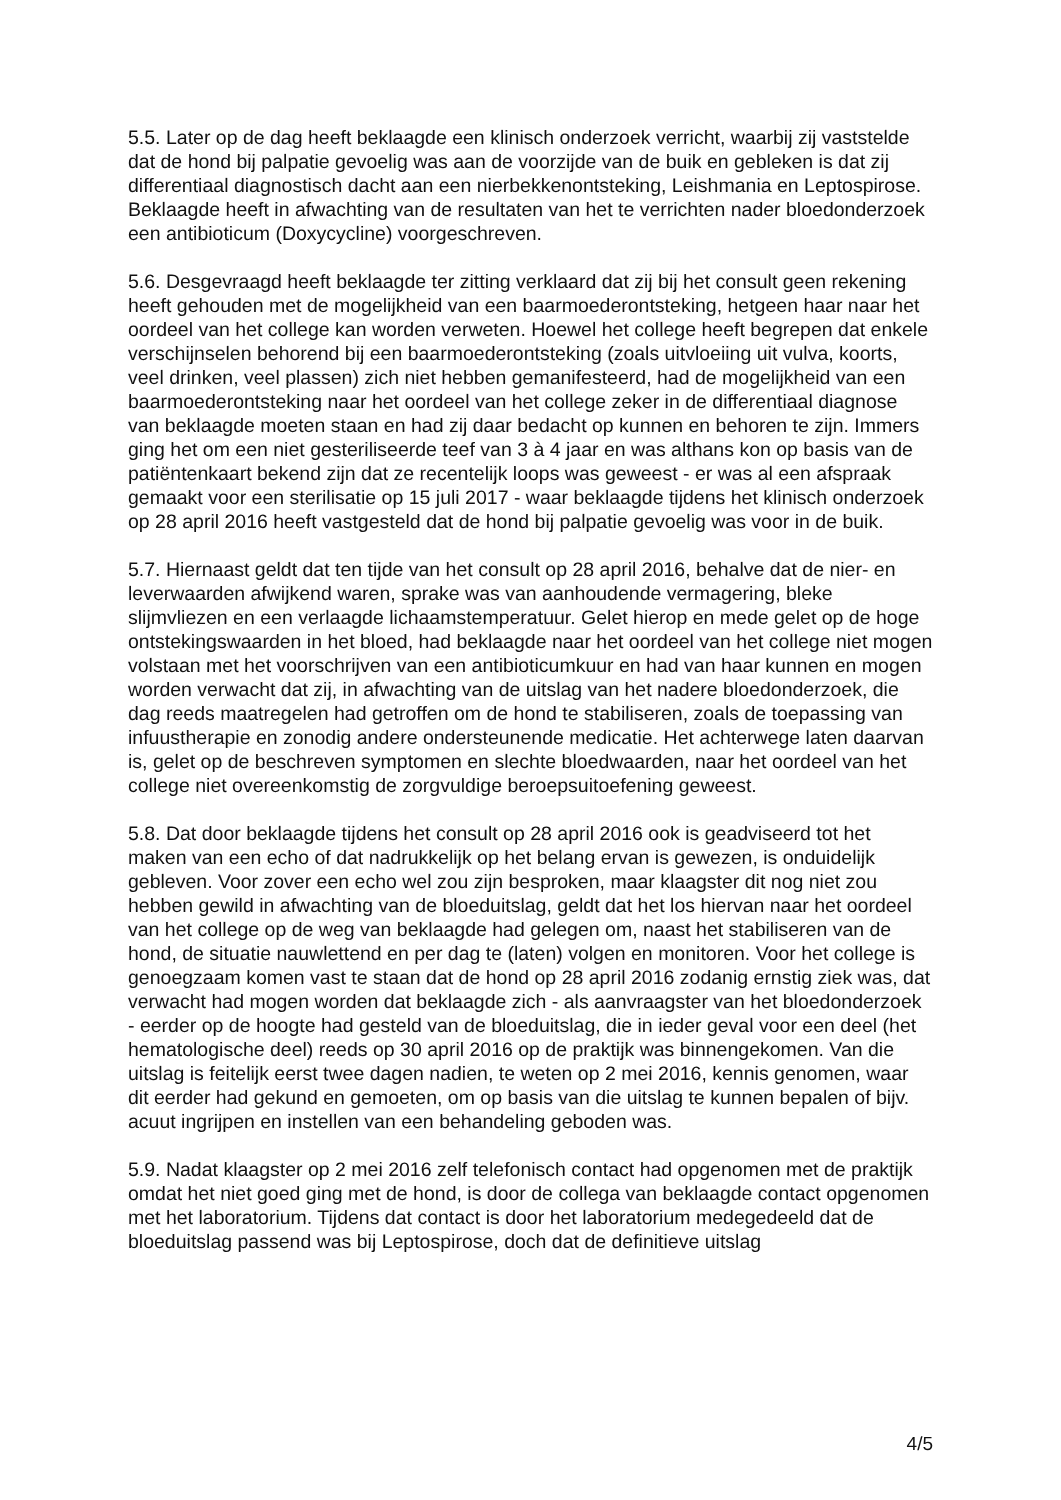5.5. Later op de dag heeft beklaagde een klinisch onderzoek verricht, waarbij zij vaststelde dat de hond bij palpatie gevoelig was aan de voorzijde van de buik en gebleken is dat zij differentiaal diagnostisch dacht aan een nierbekkenontsteking, Leishmania en Leptospirose. Beklaagde heeft in afwachting van de resultaten van het te verrichten nader bloedonderzoek een antibioticum (Doxycycline) voorgeschreven.
5.6. Desgevraagd heeft beklaagde ter zitting verklaard dat zij bij het consult geen rekening heeft gehouden met de mogelijkheid van een baarmoederontsteking, hetgeen haar naar het oordeel van het college kan worden verweten. Hoewel het college heeft begrepen dat enkele verschijnselen behorend bij een baarmoederontsteking (zoals uitvloeiing uit vulva, koorts, veel drinken, veel plassen) zich niet hebben gemanifesteerd, had de mogelijkheid van een baarmoederontsteking naar het oordeel van het college zeker in de differentiaal diagnose van beklaagde moeten staan en had zij daar bedacht op kunnen en behoren te zijn. Immers ging het om een niet gesteriliseerde teef van 3 à 4 jaar en was althans kon op basis van de patiëntenkaart bekend zijn dat ze recentelijk loops was geweest - er was al een afspraak gemaakt voor een sterilisatie op 15 juli 2017 - waar beklaagde tijdens het klinisch onderzoek op 28 april 2016 heeft vastgesteld dat de hond bij palpatie gevoelig was voor in de buik.
5.7. Hiernaast geldt dat ten tijde van het consult op 28 april 2016, behalve dat de nier- en leverwaarden afwijkend waren, sprake was van aanhoudende vermagering, bleke slijmvliezen en een verlaagde lichaamstemperatuur. Gelet hierop en mede gelet op de hoge ontstekingswaarden in het bloed, had beklaagde naar het oordeel van het college niet mogen volstaan met het voorschrijven van een antibioticumkuur en had van haar kunnen en mogen worden verwacht dat zij, in afwachting van de uitslag van het nadere bloedonderzoek, die dag reeds maatregelen had getroffen om de hond te stabiliseren, zoals de toepassing van infuustherapie en zonodig andere ondersteunende medicatie. Het achterwege laten daarvan is, gelet op de beschreven symptomen en slechte bloedwaarden, naar het oordeel van het college niet overeenkomstig de zorgvuldige beroepsuitoefening geweest.
5.8. Dat door beklaagde tijdens het consult op 28 april 2016 ook is geadviseerd tot het maken van een echo of dat nadrukkelijk op het belang ervan is gewezen, is onduidelijk gebleven. Voor zover een echo wel zou zijn besproken, maar klaagster dit nog niet zou hebben gewild in afwachting van de bloeduitslag, geldt dat het los hiervan naar het oordeel van het college op de weg van beklaagde had gelegen om, naast het stabiliseren van de hond, de situatie nauwlettend en per dag te (laten) volgen en monitoren. Voor het college is genoegzaam komen vast te staan dat de hond op 28 april 2016 zodanig ernstig ziek was, dat verwacht had mogen worden dat beklaagde zich - als aanvraagster van het bloedonderzoek - eerder op de hoogte had gesteld van de bloeduitslag, die in ieder geval voor een deel (het hematologische deel) reeds op 30 april 2016 op de praktijk was binnengekomen. Van die uitslag is feitelijk eerst twee dagen nadien, te weten op 2 mei 2016, kennis genomen, waar dit eerder had gekund en gemoeten, om op basis van die uitslag te kunnen bepalen of bijv. acuut ingrijpen en instellen van een behandeling geboden was.
5.9. Nadat klaagster op 2 mei 2016 zelf telefonisch contact had opgenomen met de praktijk omdat het niet goed ging met de hond, is door de collega van beklaagde contact opgenomen met het laboratorium. Tijdens dat contact is door het laboratorium medegedeeld dat de bloeduitslag passend was bij Leptospirose, doch dat de definitieve uitslag
4/5